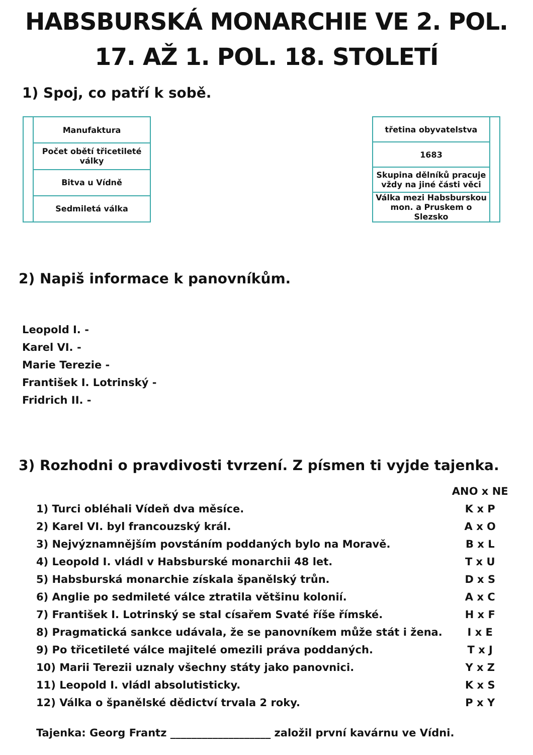HABSBURSKÁ MONARCHIE VE 2. POL.
17. AŽ 1. POL. 18. STOLETÍ
1) Spoj, co patří k sobě.
| | Manufaktura |
| | Počet obětí třicetileté války |
| | Bitva u Vídně |
| | Sedmiletá válka |
| třetina obyvatelstva | |
| 1683 | |
| Skupina dělníků pracuje vždy na jiné části věci | |
| Válka mezi Habsburskou mon. a Pruskem o Slezsko | |
2) Napiš informace k panovníkům.
Leopold I. -
Karel VI. -
Marie Terezie -
František I. Lotrinský -
Fridrich II. -
3) Rozhodni o pravdivosti tvrzení. Z písmen ti vyjde tajenka.
| | ANO x NE |
| 1) Turci obléhali Vídeň dva měsíce. | K x P |
| 2) Karel VI. byl francouzský král. | A x O |
| 3) Nejvýznamnějším povstáním poddaných bylo na Moravě. | B x L |
| 4) Leopold I. vládl v Habsburské monarchii 48 let. | T x U |
| 5) Habsburská monarchie získala španělský trůn. | D x S |
| 6) Anglie po sedmileté válce ztratila většinu kolonií. | A x C |
| 7) František I. Lotrinský se stal císařem Svaté říše římské. | H x F |
| 8) Pragmatická sankce udávala, že se panovníkem může stát i žena. | I x E |
| 9) Po třicetileté válce majitelé omezili práva poddaných. | T x J |
| 10) Marii Terezii uznaly všechny státy jako panovnici. | Y x Z |
| 11) Leopold I. vládl absolutisticky. | K x S |
| 12) Válka o španělské dědictví trvala 2 roky. | P x Y |
Tajenka: Georg Frantz ___________________ založil první kavárnu ve Vídni.